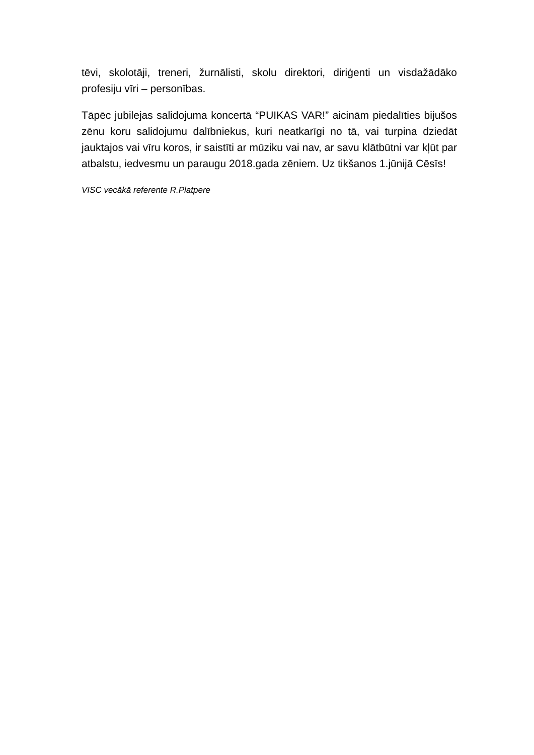tēvi, skolotāji, treneri, žurnālisti, skolu direktori, diriģenti un visdažādāko profesiju vīri – personības.
Tāpēc jubilejas salidojuma koncertā “PUIKAS VAR!” aicinām piedalīties bijušos zēnu koru salidojumu dalībniekus, kuri neatkarīgi no tā, vai turpina dziedāt jauktajos vai vīru koros, ir saistīti ar mūziku vai nav, ar savu klātbūtni var kļūt par atbalstu, iedvesmu un paraugu 2018.gada zēniem. Uz tikšanos 1.jūnijā Cēsīs!
VISC vecākā referente R.Platpere